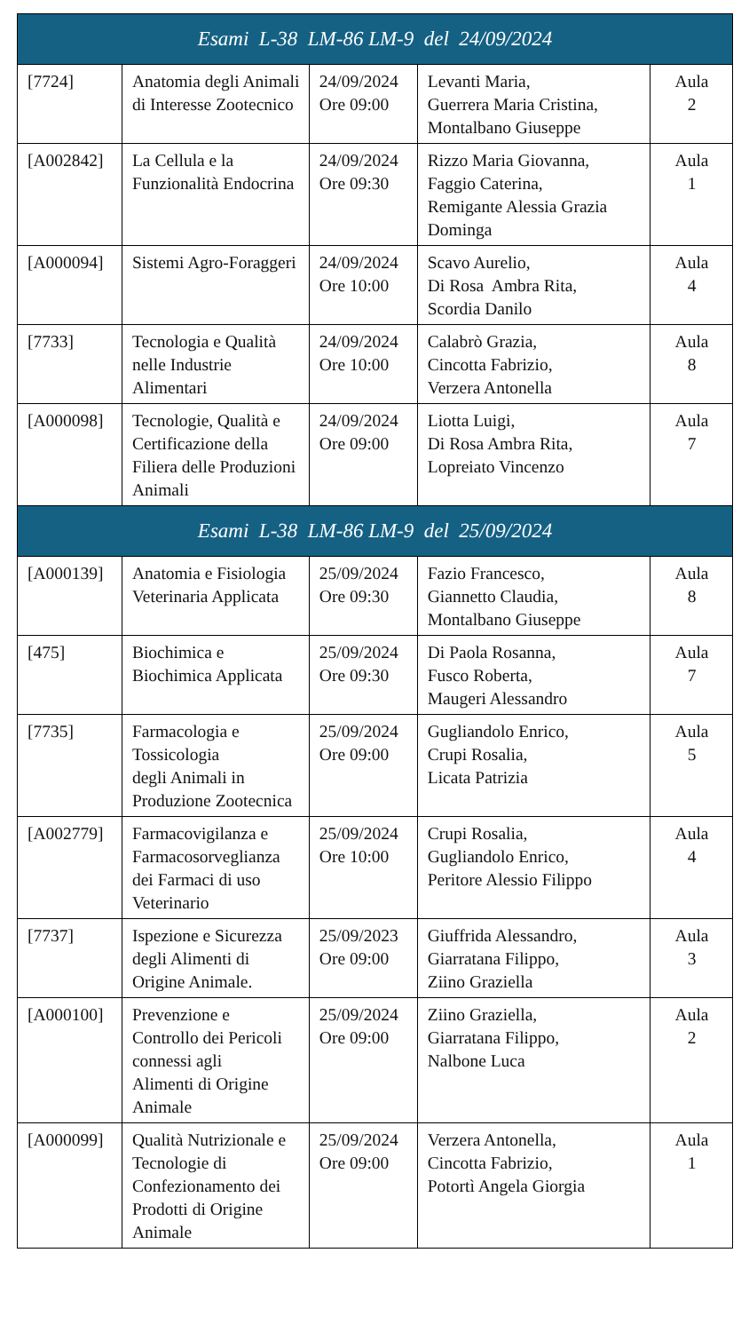| Esami L-38 LM-86 LM-9 del 24/09/2024 | | | | |
| --- | --- | --- | --- | --- |
| [7724] | Anatomia degli Animali di Interesse Zootecnico | 24/09/2024 Ore 09:00 | Levanti Maria, Guerrera Maria Cristina, Montalbano Giuseppe | Aula 2 |
| [A002842] | La Cellula e la Funzionalità Endocrina | 24/09/2024 Ore 09:30 | Rizzo Maria Giovanna, Faggio Caterina, Remigante Alessia Grazia Dominga | Aula 1 |
| [A000094] | Sistemi Agro-Foraggeri | 24/09/2024 Ore 10:00 | Scavo Aurelio, Di Rosa Ambra Rita, Scordia Danilo | Aula 4 |
| [7733] | Tecnologia e Qualità nelle Industrie Alimentari | 24/09/2024 Ore 10:00 | Calabrò Grazia, Cincotta Fabrizio, Verzera Antonella | Aula 8 |
| [A000098] | Tecnologie, Qualità e Certificazione della Filiera delle Produzioni Animali | 24/09/2024 Ore 09:00 | Liotta Luigi, Di Rosa Ambra Rita, Lopreiato Vincenzo | Aula 7 |
| Esami L-38 LM-86 LM-9 del 25/09/2024 | | | | |
| [A000139] | Anatomia e Fisiologia Veterinaria Applicata | 25/09/2024 Ore 09:30 | Fazio Francesco, Giannetto Claudia, Montalbano Giuseppe | Aula 8 |
| [475] | Biochimica e Biochimica Applicata | 25/09/2024 Ore 09:30 | Di Paola Rosanna, Fusco Roberta, Maugeri Alessandro | Aula 7 |
| [7735] | Farmacologia e Tossicologia degli Animali in Produzione Zootecnica | 25/09/2024 Ore 09:00 | Gugliandolo Enrico, Crupi Rosalia, Licata Patrizia | Aula 5 |
| [A002779] | Farmacovigilanza e Farmacosorveglianza dei Farmaci di uso Veterinario | 25/09/2024 Ore 10:00 | Crupi Rosalia, Gugliandolo Enrico, Peritore Alessio Filippo | Aula 4 |
| [7737] | Ispezione e Sicurezza degli Alimenti di Origine Animale. | 25/09/2023 Ore 09:00 | Giuffrida Alessandro, Giarratana Filippo, Ziino Graziella | Aula 3 |
| [A000100] | Prevenzione e Controllo dei Pericoli connessi agli Alimenti di Origine Animale | 25/09/2024 Ore 09:00 | Ziino Graziella, Giarratana Filippo, Nalbone Luca | Aula 2 |
| [A000099] | Qualità Nutrizionale e Tecnologie di Confezionamento dei Prodotti di Origine Animale | 25/09/2024 Ore 09:00 | Verzera Antonella, Cincotta Fabrizio, Potortì Angela Giorgia | Aula 1 |